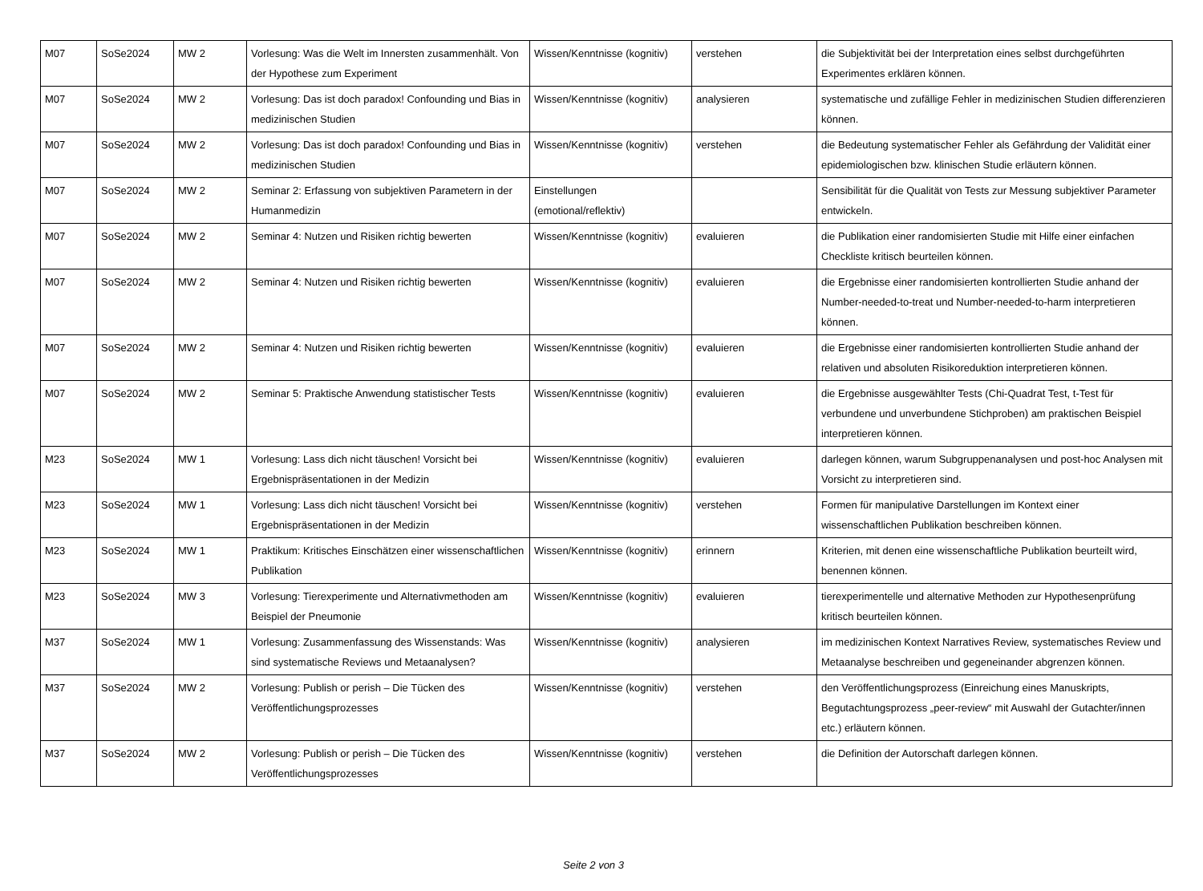| M07 | SoSe2024 | MW 2 | Vorlesung: Was die Welt im Innersten zusammenhält. Von der Hypothese zum Experiment | Wissen/Kenntnisse (kognitiv) | verstehen | die Subjektivität bei der Interpretation eines selbst durchgeführten Experimentes erklären können. |
| M07 | SoSe2024 | MW 2 | Vorlesung: Das ist doch paradox! Confounding und Bias in medizinischen Studien | Wissen/Kenntnisse (kognitiv) | analysieren | systematische und zufällige Fehler in medizinischen Studien differenzieren können. |
| M07 | SoSe2024 | MW 2 | Vorlesung: Das ist doch paradox! Confounding und Bias in medizinischen Studien | Wissen/Kenntnisse (kognitiv) | verstehen | die Bedeutung systematischer Fehler als Gefährdung der Validität einer epidemiologischen bzw. klinischen Studie erläutern können. |
| M07 | SoSe2024 | MW 2 | Seminar 2: Erfassung von subjektiven Parametern in der Humanmedizin | Einstellungen (emotional/reflektiv) | | Sensibilität für die Qualität von Tests zur Messung subjektiver Parameter entwickeln. |
| M07 | SoSe2024 | MW 2 | Seminar 4: Nutzen und Risiken richtig bewerten | Wissen/Kenntnisse (kognitiv) | evaluieren | die Publikation einer randomisierten Studie mit Hilfe einer einfachen Checkliste kritisch beurteilen können. |
| M07 | SoSe2024 | MW 2 | Seminar 4: Nutzen und Risiken richtig bewerten | Wissen/Kenntnisse (kognitiv) | evaluieren | die Ergebnisse einer randomisierten kontrollierten Studie anhand der Number-needed-to-treat und Number-needed-to-harm interpretieren können. |
| M07 | SoSe2024 | MW 2 | Seminar 4: Nutzen und Risiken richtig bewerten | Wissen/Kenntnisse (kognitiv) | evaluieren | die Ergebnisse einer randomisierten kontrollierten Studie anhand der relativen und absoluten Risikoreduktion interpretieren können. |
| M07 | SoSe2024 | MW 2 | Seminar 5: Praktische Anwendung statistischer Tests | Wissen/Kenntnisse (kognitiv) | evaluieren | die Ergebnisse ausgewählter Tests (Chi-Quadrat Test, t-Test für verbundene und unverbundene Stichproben) am praktischen Beispiel interpretieren können. |
| M23 | SoSe2024 | MW 1 | Vorlesung: Lass dich nicht täuschen! Vorsicht bei Ergebnispräsentationen in der Medizin | Wissen/Kenntnisse (kognitiv) | evaluieren | darlegen können, warum Subgruppenanalysen und post-hoc Analysen mit Vorsicht zu interpretieren sind. |
| M23 | SoSe2024 | MW 1 | Vorlesung: Lass dich nicht täuschen! Vorsicht bei Ergebnispräsentationen in der Medizin | Wissen/Kenntnisse (kognitiv) | verstehen | Formen für manipulative Darstellungen im Kontext einer wissenschaftlichen Publikation beschreiben können. |
| M23 | SoSe2024 | MW 1 | Praktikum: Kritisches Einschätzen einer wissenschaftlichen Publikation | Wissen/Kenntnisse (kognitiv) | erinnern | Kriterien, mit denen eine wissenschaftliche Publikation beurteilt wird, benennen können. |
| M23 | SoSe2024 | MW 3 | Vorlesung: Tierexperimente und Alternativmethoden am Beispiel der Pneumonie | Wissen/Kenntnisse (kognitiv) | evaluieren | tierexperimentelle und alternative Methoden zur Hypothesenprüfung kritisch beurteilen können. |
| M37 | SoSe2024 | MW 1 | Vorlesung: Zusammenfassung des Wissenstands: Was sind systematische Reviews und Metaanalysen? | Wissen/Kenntnisse (kognitiv) | analysieren | im medizinischen Kontext Narratives Review, systematisches Review und Metaanalyse beschreiben und gegeneinander abgrenzen können. |
| M37 | SoSe2024 | MW 2 | Vorlesung: Publish or perish – Die Tücken des Veröffentlichungsprozesses | Wissen/Kenntnisse (kognitiv) | verstehen | den Veröffentlichungsprozess (Einreichung eines Manuskripts, Begutachtungsprozess „peer-review“ mit Auswahl der Gutachter/innen etc.) erläutern können. |
| M37 | SoSe2024 | MW 2 | Vorlesung: Publish or perish – Die Tücken des Veröffentlichungsprozesses | Wissen/Kenntnisse (kognitiv) | verstehen | die Definition der Autorschaft darlegen können. |
Seite 2 von 3